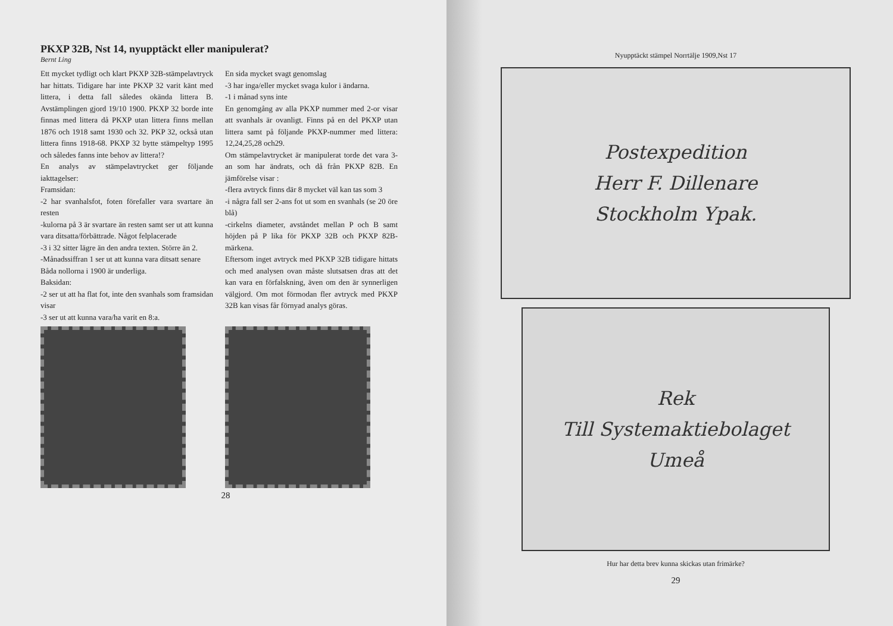PKXP 32B, Nst 14, nyupptäckt eller manipulerat?
Bernt Ling
Ett mycket tydligt och klart PKXP 32B-stämpelavtryck har hittats. Tidigare har inte PKXP 32 varit känt med littera, i detta fall således okända littera B. Avstämplingen gjord 19/10 1900. PKXP 32 borde inte finnas med littera då PKXP utan littera finns mellan 1876 och 1918 samt 1930 och 32. PKP 32, också utan littera finns 1918-68. PKXP 32 bytte stämpeltyp 1995 och således fanns inte behov av littera!?
En analys av stämpelavtrycket ger följande iakttagelser:
Framsidan:
-2 har svanhalsfot, foten förefaller vara svartare än resten
-kulorna på 3 är svartare än resten samt ser ut att kunna vara ditsatta/förbättrade. Något felplacerade
-3 i 32 sitter lägre än den andra texten. Större än 2.
-Månadssiffran 1 ser ut att kunna vara ditsatt senare
Båda nollorna i 1900 är underliga.
Baksidan:
-2 ser ut att ha flat fot, inte den svanhals som framsidan visar
-3 ser ut att kunna vara/ha varit en 8:a.
En sida mycket svagt genomslag
-3 har inga/eller mycket svaga kulor i ändarna.
-1 i månad syns inte
En genomgång av alla PKXP nummer med 2-or visar att svanhals är ovanligt. Finns på en del PKXP utan littera samt på följande PKXP-nummer med littera: 12,24,25,28 och29.
Om stämpelavtrycket är manipulerat torde det vara 3-an som har ändrats, och då från PKXP 82B. En jämförelse visar :
-flera avtryck finns där 8 mycket väl kan tas som 3
-i några fall ser 2-ans fot ut som en svanhals (se 20 öre blå)
-cirkelns diameter, avståndet mellan P och B samt höjden på P lika för PKXP 32B och PKXP 82B-märkena.
Eftersom inget avtryck med PKXP 32B tidigare hittats och med analysen ovan måste slutsatsen dras att det kan vara en förfalskning, även om den är synnerligen välgjord. Om mot förmodan fler avtryck med PKXP 32B kan visas får förnyad analys göras.
28
Nyupptäckt stämpel Norrtälje 1909,Nst 17
Postexpedition
Herr F. Dillenare
Stockholm Ypak.
Rek
Till Systemaktiebolaget
Umeå
Hur har detta brev kunna skickas utan frimärke?
29